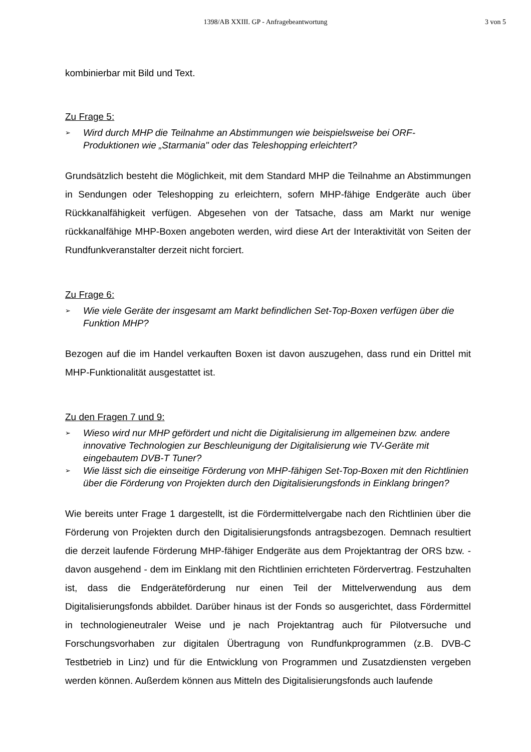1398/AB XXIII. GP - Anfragebeantwortung
3 von 5
kombinierbar mit Bild und Text.
Zu Frage 5:
➢ Wird durch MHP die Teilnahme an Abstimmungen wie beispielsweise bei ORF-Produktionen wie „Starmania" oder das Teleshopping erleichtert?
Grundsätzlich besteht die Möglichkeit, mit dem Standard MHP die Teilnahme an Abstimmungen in Sendungen oder Teleshopping zu erleichtern, sofern MHP-fähige Endgeräte auch über Rückkanalfähigkeit verfügen. Abgesehen von der Tatsache, dass am Markt nur wenige rückkanalfähige MHP-Boxen angeboten werden, wird diese Art der Interaktivität von Seiten der Rundfunkveranstalter derzeit nicht forciert.
Zu Frage 6:
➢ Wie viele Geräte der insgesamt am Markt befindlichen Set-Top-Boxen verfügen über die Funktion MHP?
Bezogen auf die im Handel verkauften Boxen ist davon auszugehen, dass rund ein Drittel mit MHP-Funktionalität ausgestattet ist.
Zu den Fragen 7 und 9:
➢ Wieso wird nur MHP gefördert und nicht die Digitalisierung im allgemeinen bzw. andere innovative Technologien zur Beschleunigung der Digitalisierung wie TV-Geräte mit eingebautem DVB-T Tuner?
➢ Wie lässt sich die einseitige Förderung von MHP-fähigen Set-Top-Boxen mit den Richtlinien über die Förderung von Projekten durch den Digitalisierungsfonds in Einklang bringen?
Wie bereits unter Frage 1 dargestellt, ist die Fördermittelvergabe nach den Richtlinien über die Förderung von Projekten durch den Digitalisierungsfonds antragsbezogen. Demnach resultiert die derzeit laufende Förderung MHP-fähiger Endgeräte aus dem Projektantrag der ORS bzw. - davon ausgehend - dem im Einklang mit den Richtlinien errichteten Fördervertrag. Festzuhalten ist, dass die Endgeräteförderung nur einen Teil der Mittelverwendung aus dem Digitalisierungsfonds abbildet. Darüber hinaus ist der Fonds so ausgerichtet, dass Fördermittel in technologieneutraler Weise und je nach Projektantrag auch für Pilotversuche und Forschungsvorhaben zur digitalen Übertragung von Rundfunkprogrammen (z.B. DVB-C Testbetrieb in Linz) und für die Entwicklung von Programmen und Zusatzdiensten vergeben werden können. Außerdem können aus Mitteln des Digitalisierungsfonds auch laufende